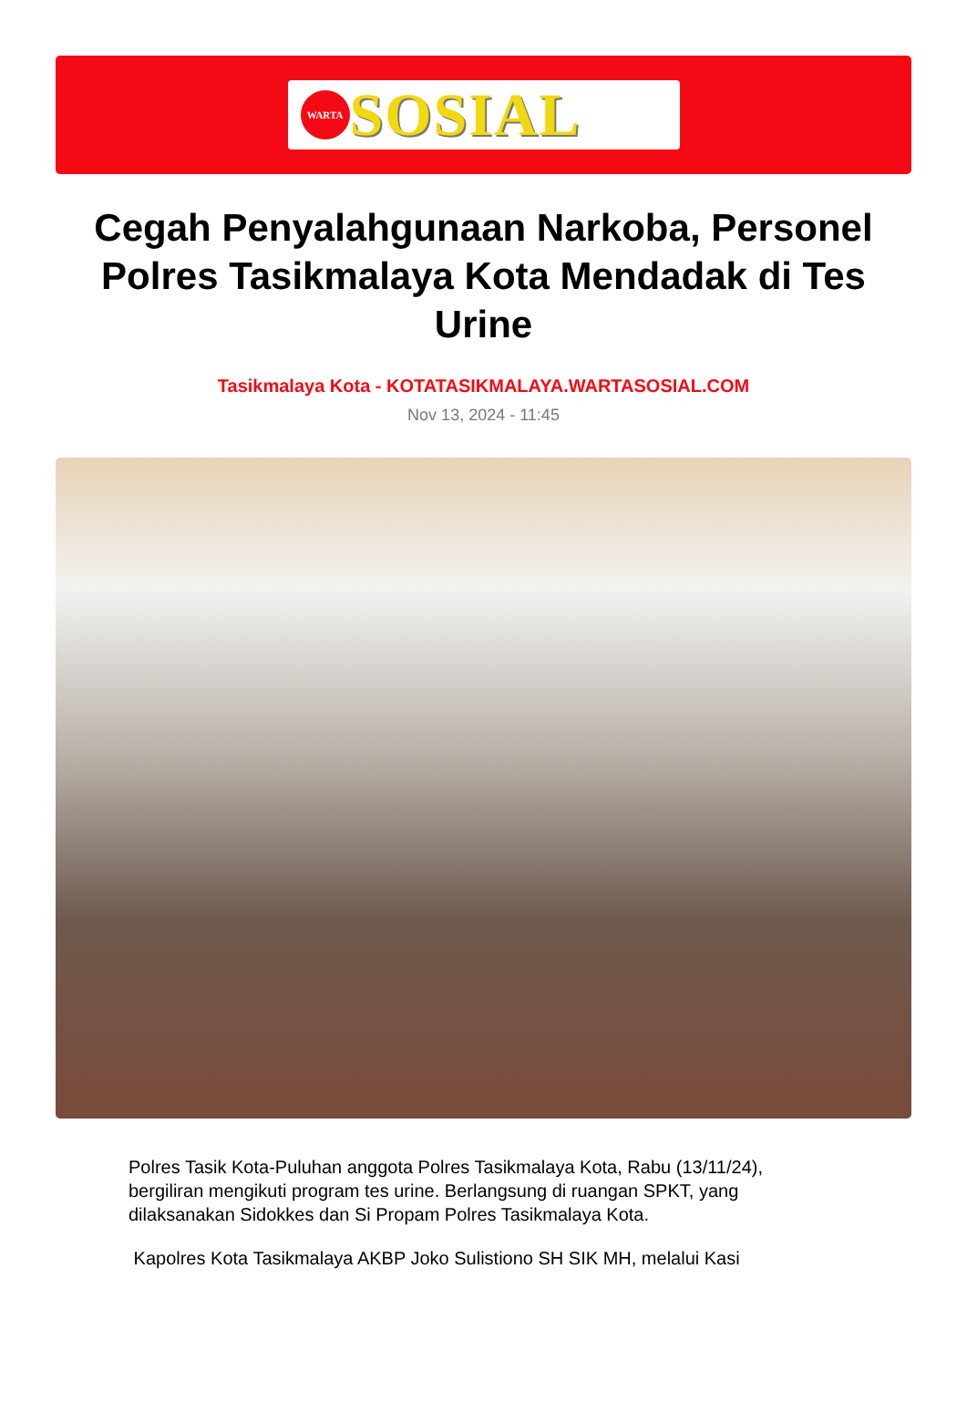WARTA
SOSIAL
Cegah Penyalahgunaan Narkoba, Personel Polres Tasikmalaya Kota Mendadak di Tes Urine
Tasikmalaya Kota - KOTATASIKMALAYA.WARTASOSIAL.COM
Nov 13, 2024 - 11:45
Polres Tasik Kota-Puluhan anggota Polres Tasikmalaya Kota, Rabu (13/11/24), bergiliran mengikuti program tes urine. Berlangsung di ruangan SPKT, yang dilaksanakan Sidokkes dan Si Propam Polres Tasikmalaya Kota.
Kapolres Kota Tasikmalaya AKBP Joko Sulistiono SH SIK MH, melalui Kasi